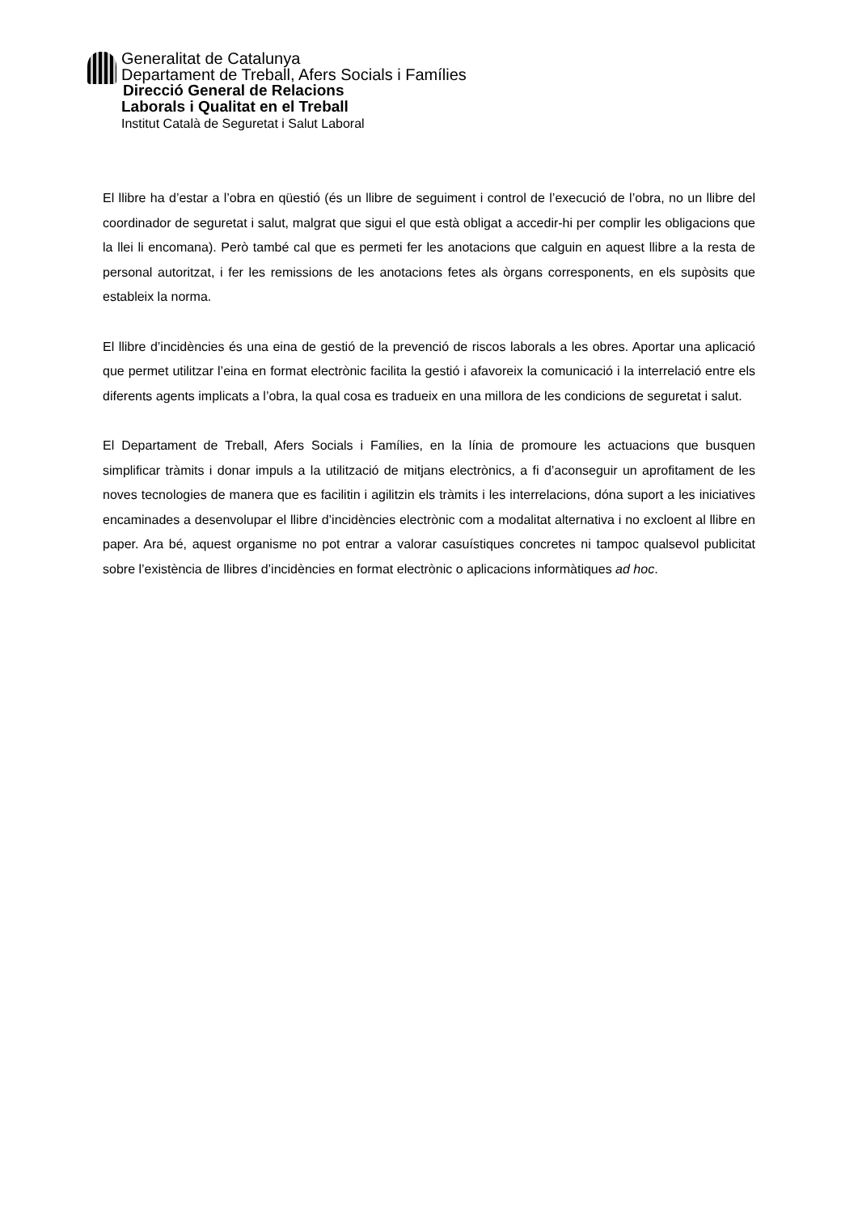Generalitat de Catalunya
Departament de Treball, Afers Socials i Famílies
Direcció General de Relacions
Laborals i Qualitat en el Treball
Institut Català de Seguretat i Salut Laboral
El llibre ha d’estar a l’obra en qüestió (és un llibre de seguiment i control de l’execució de l’obra, no un llibre del coordinador de seguretat i salut, malgrat que sigui el que està obligat a accedir-hi per complir les obligacions que la llei li encomana). Però també cal que es permeti fer les anotacions que calguin en aquest llibre a la resta de personal autoritzat, i fer les remissions de les anotacions fetes als òrgans corresponents, en els supòsits que estableix la norma.
El llibre d’incidències és una eina de gestió de la prevenció de riscos laborals a les obres. Aportar una aplicació que permet utilitzar l’eina en format electrònic facilita la gestió i afavoreix la comunicació i la interrelació entre els diferents agents implicats a l’obra, la qual cosa es tradueix en una millora de les condicions de seguretat i salut.
El Departament de Treball, Afers Socials i Famílies, en la línia de promoure les actuacions que busquen simplificar tràmits i donar impuls a la utilització de mitjans electrònics, a fi d’aconseguir un aprofitament de les noves tecnologies de manera que es facilitin i agilitzin els tràmits i les interrelacions, dóna suport a les iniciatives encaminades a desenvolupar el llibre d’incidències electrònic com a modalitat alternativa i no excloent al llibre en paper. Ara bé, aquest organisme no pot entrar a valorar casuístiques concretes ni tampoc qualsevol publicitat sobre l’existència de llibres d’incidències en format electrònic o aplicacions informàtiques ad hoc.